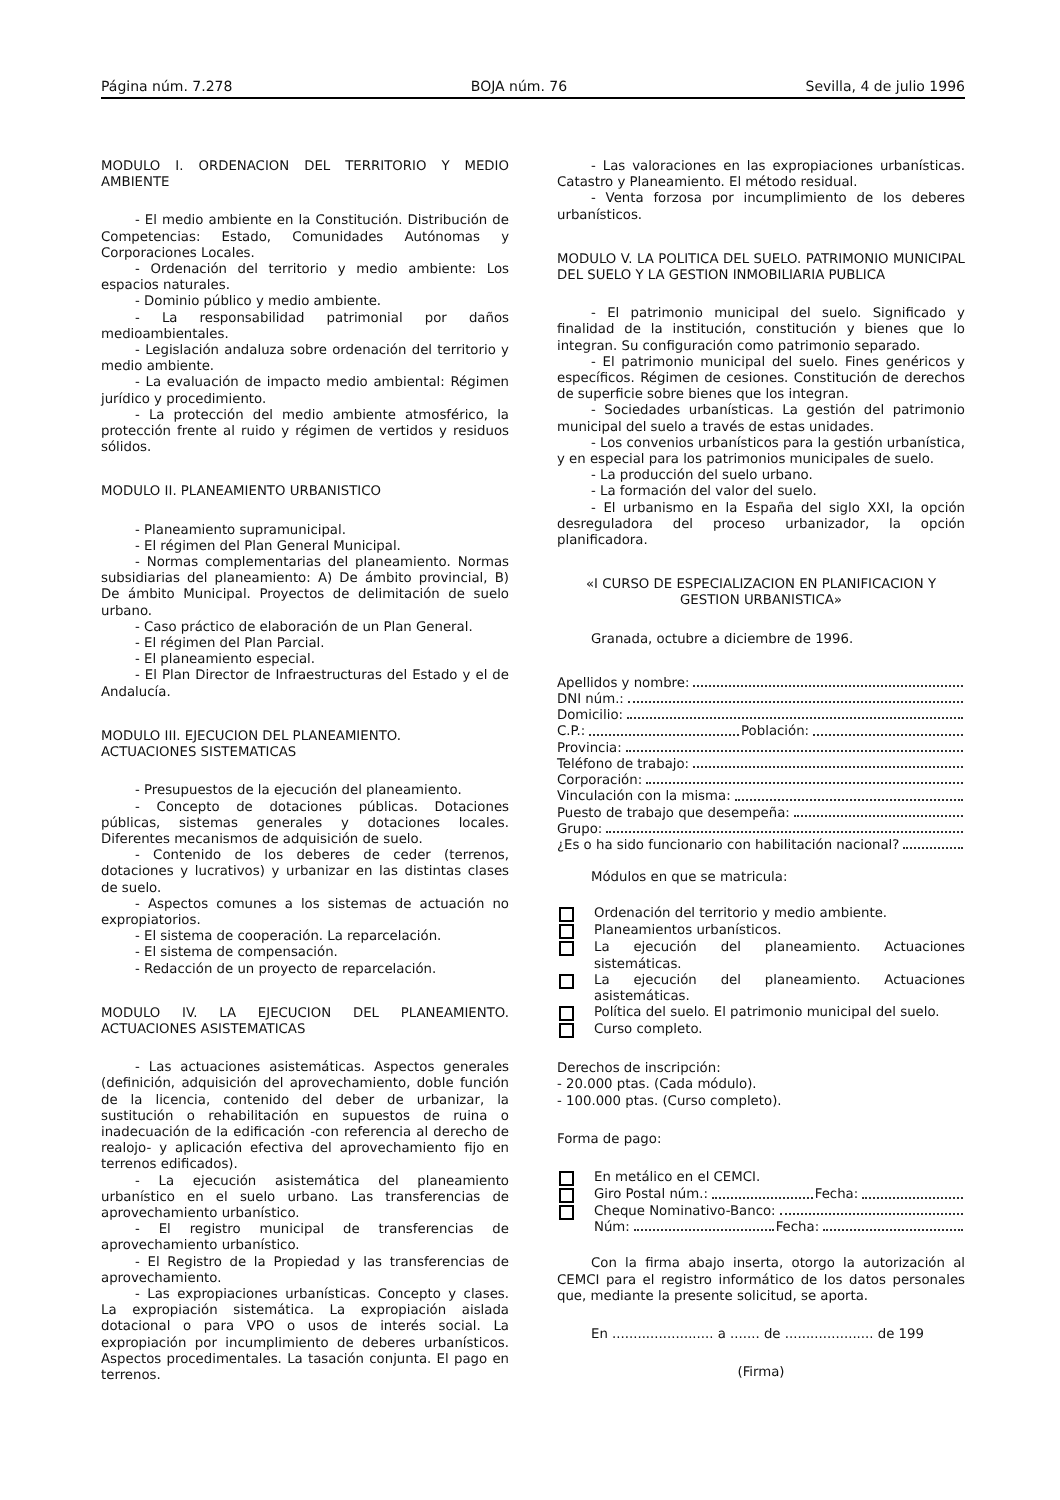Página núm. 7.278 BOJA núm. 76 Sevilla, 4 de julio 1996
MODULO I. ORDENACION DEL TERRITORIO Y MEDIO AMBIENTE
- El medio ambiente en la Constitución. Distribución de Competencias: Estado, Comunidades Autónomas y Corporaciones Locales.
- Ordenación del territorio y medio ambiente: Los espacios naturales.
- Dominio público y medio ambiente.
- La responsabilidad patrimonial por daños medioambientales.
- Legislación andaluza sobre ordenación del territorio y medio ambiente.
- La evaluación de impacto medio ambiental: Régimen jurídico y procedimiento.
- La protección del medio ambiente atmosférico, la protección frente al ruido y régimen de vertidos y residuos sólidos.
MODULO II. PLANEAMIENTO URBANISTICO
- Planeamiento supramunicipal.
- El régimen del Plan General Municipal.
- Normas complementarias del planeamiento. Normas subsidiarias del planeamiento: A) De ámbito provincial, B) De ámbito Municipal. Proyectos de delimitación de suelo urbano.
- Caso práctico de elaboración de un Plan General.
- El régimen del Plan Parcial.
- El planeamiento especial.
- El Plan Director de Infraestructuras del Estado y el de Andalucía.
MODULO III. EJECUCION DEL PLANEAMIENTO.
ACTUACIONES SISTEMATICAS
- Presupuestos de la ejecución del planeamiento.
- Concepto de dotaciones públicas. Dotaciones públicas, sistemas generales y dotaciones locales. Diferentes mecanismos de adquisición de suelo.
- Contenido de los deberes de ceder (terrenos, dotaciones y lucrativos) y urbanizar en las distintas clases de suelo.
- Aspectos comunes a los sistemas de actuación no expropiatorios.
- El sistema de cooperación. La reparcelación.
- El sistema de compensación.
- Redacción de un proyecto de reparcelación.
MODULO IV. LA EJECUCION DEL PLANEAMIENTO. ACTUACIONES ASISTEMATICAS
- Las actuaciones asistemáticas. Aspectos generales (definición, adquisición del aprovechamiento, doble función de la licencia, contenido del deber de urbanizar, la sustitución o rehabilitación en supuestos de ruina o inadecuación de la edificación -con referencia al derecho de realojo- y aplicación efectiva del aprovechamiento fijo en terrenos edificados).
- La ejecución asistemática del planeamiento urbanístico en el suelo urbano. Las transferencias de aprovechamiento urbanístico.
- El registro municipal de transferencias de aprovechamiento urbanístico.
- El Registro de la Propiedad y las transferencias de aprovechamiento.
- Las expropiaciones urbanísticas. Concepto y clases. La expropiación sistemática. La expropiación aislada dotacional o para VPO o usos de interés social. La expropiación por incumplimiento de deberes urbanísticos. Aspectos procedimentales. La tasación conjunta. El pago en terrenos.
- Las valoraciones en las expropiaciones urbanísticas. Catastro y Planeamiento. El método residual.
- Venta forzosa por incumplimiento de los deberes urbanísticos.
MODULO V. LA POLITICA DEL SUELO. PATRIMONIO MUNICIPAL DEL SUELO Y LA GESTION INMOBILIARIA PUBLICA
- El patrimonio municipal del suelo. Significado y finalidad de la institución, constitución y bienes que lo integran. Su configuración como patrimonio separado.
- El patrimonio municipal del suelo. Fines genéricos y específicos. Régimen de cesiones. Constitución de derechos de superficie sobre bienes que los integran.
- Sociedades urbanísticas. La gestión del patrimonio municipal del suelo a través de estas unidades.
- Los convenios urbanísticos para la gestión urbanística, y en especial para los patrimonios municipales de suelo.
- La producción del suelo urbano.
- La formación del valor del suelo.
- El urbanismo en la España del siglo XXI, la opción desreguladora del proceso urbanizador, la opción planificadora.
«I CURSO DE ESPECIALIZACION EN PLANIFICACION Y GESTION URBANISTICA»
Granada, octubre a diciembre de 1996.
Apellidos y nombre:
DNI núm.:
Domicilio:
C.P.: Población:
Provincia:
Teléfono de trabajo:
Corporación:
Vinculación con la misma:
Puesto de trabajo que desempeña:
Grupo:
¿Es o ha sido funcionario con habilitación nacional?
Módulos en que se matricula:
Ordenación del territorio y medio ambiente.
Planeamientos urbanísticos.
La ejecución del planeamiento. Actuaciones sistemáticas.
La ejecución del planeamiento. Actuaciones asistemáticas.
Política del suelo. El patrimonio municipal del suelo.
Curso completo.
Derechos de inscripción:
- 20.000 ptas. (Cada módulo).
- 100.000 ptas. (Curso completo).
Forma de pago:
En metálico en el CEMCI.
Giro Postal núm.: Fecha:
Cheque Nominativo-Banco:
Núm: Fecha:
Con la firma abajo inserta, otorgo la autorización al CEMCI para el registro informático de los datos personales que, mediante la presente solicitud, se aporta.
En ........................ a ....... de ..................... de 199
(Firma)